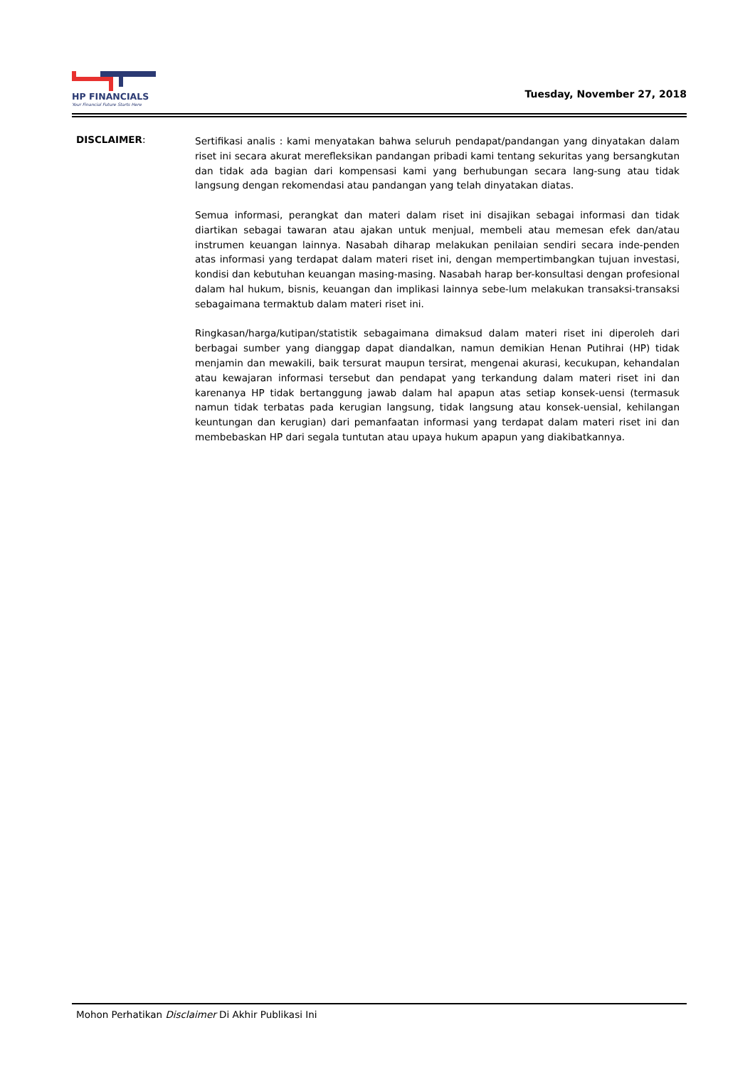HP FINANCIALS
Your Financial Future Starts Here
Tuesday, November 27, 2018
DISCLAIMER:
Sertifikasi analis : kami menyatakan bahwa seluruh pendapat/pandangan yang dinyatakan dalam riset ini secara akurat merefleksikan pandangan pribadi kami tentang sekuritas yang bersangkutan dan tidak ada bagian dari kompensasi kami yang berhubungan secara lang-sung atau tidak langsung dengan rekomendasi atau pandangan yang telah dinyatakan diatas.
Semua informasi, perangkat dan materi dalam riset ini disajikan sebagai informasi dan tidak diartikan sebagai tawaran atau ajakan untuk menjual, membeli atau memesan efek dan/atau instrumen keuangan lainnya. Nasabah diharap melakukan penilaian sendiri secara inde-penden atas informasi yang terdapat dalam materi riset ini, dengan mempertimbangkan tujuan investasi, kondisi dan kebutuhan keuangan masing-masing. Nasabah harap ber-konsultasi dengan profesional dalam hal hukum, bisnis, keuangan dan implikasi lainnya sebe-lum melakukan transaksi-transaksi sebagaimana termaktub dalam materi riset ini.
Ringkasan/harga/kutipan/statistik sebagaimana dimaksud dalam materi riset ini diperoleh dari berbagai sumber yang dianggap dapat diandalkan, namun demikian Henan Putihrai (HP) tidak menjamin dan mewakili, baik tersurat maupun tersirat, mengenai akurasi, kecukupan, kehandalan atau kewajaran informasi tersebut dan pendapat yang terkandung dalam materi riset ini dan karenanya HP tidak bertanggung jawab dalam hal apapun atas setiap konsek-uensi (termasuk namun tidak terbatas pada kerugian langsung, tidak langsung atau konsek-uensial, kehilangan keuntungan dan kerugian) dari pemanfaatan informasi yang terdapat dalam materi riset ini dan membebaskan HP dari segala tuntutan atau upaya hukum apapun yang diakibatkannya.
Mohon Perhatikan Disclaimer Di Akhir Publikasi Ini